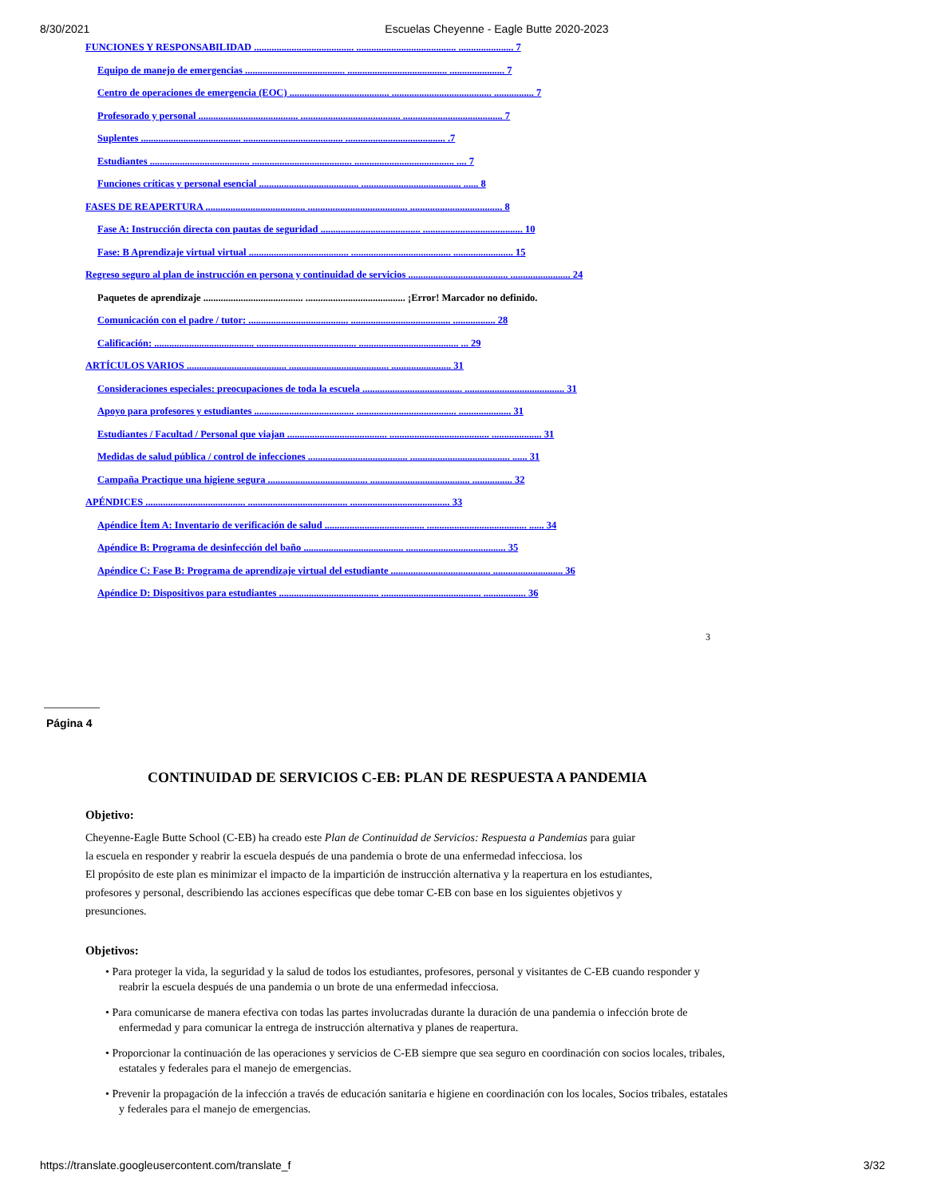8/30/2021 Escuelas Cheyenne - Eagle Butte 2020-2023
FUNCIONES Y RESPONSABILIDAD ........................................ ........................................ ...................... 7
Equipo de manejo de emergencias ........................................ ........................................ ...................... 7
Centro de operaciones de emergencia (EOC) ........................................ ........................................ ................ 7
Profesorado y personal ........................................ ........................................ ........................................ 7
Suplentes ........................................ ........................................ ........................................ .7
Estudiantes ........................................ ........................................ ........................................ .... 7
Funciones críticas y personal esencial ........................................ ........................................ ...... 8
FASES DE REAPERTURA ........................................ ........................................ ..................................... 8
Fase A: Instrucción directa con pautas de seguridad ........................................ ........................................ 10
Fase: B Aprendizaje virtual virtual ........................................ ........................................ ........................ 15
Regreso seguro al plan de instrucción en persona y continuidad de servicios ........................................ ........................ 24
Paquetes de aprendizaje ........................................ ........................................ ¡Error! Marcador no definido.
Comunicación con el padre / tutor: ........................................ ........................................ ................. 28
Calificación: ........................................ ........................................ ........................................ ... 29
ARTÍCULOS VARIOS ........................................ ........................................ ........................ 31
Consideraciones especiales: preocupaciones de toda la escuela ........................................ ........................................ 31
Apoyo para profesores y estudiantes ........................................ ........................................ ..................... 31
Estudiantes / Facultad / Personal que viajan ........................................ ........................................ .................... 31
Medidas de salud pública / control de infecciones ........................................ ........................................ ...... 31
Campaña Practique una higiene segura ........................................ ........................................ ................ 32
APÉNDICES ........................................ ........................................ ........................................ 33
Apéndice Ítem A: Inventario de verificación de salud ........................................ ........................................ ...... 34
Apéndice B: Programa de desinfección del baño ........................................ ........................................ 35
Apéndice C: Fase B: Programa de aprendizaje virtual del estudiante ........................................ ............................ 36
Apéndice D: Dispositivos para estudiantes ........................................ ........................................ ................. 36
3
Página 4
CONTINUIDAD DE SERVICIOS C-EB: PLAN DE RESPUESTA A PANDEMIA
Objetivo:
Cheyenne-Eagle Butte School (C-EB) ha creado este Plan de Continuidad de Servicios: Respuesta a Pandemias para guiar
la escuela en responder y reabrir la escuela después de una pandemia o brote de una enfermedad infecciosa. los
El propósito de este plan es minimizar el impacto de la impartición de instrucción alternativa y la reapertura en los estudiantes,
profesores y personal, describiendo las acciones específicas que debe tomar C-EB con base en los siguientes objetivos y
presunciones.
Objetivos:
• Para proteger la vida, la seguridad y la salud de todos los estudiantes, profesores, personal y visitantes de C-EB cuando responder y reabrir la escuela después de una pandemia o un brote de una enfermedad infecciosa.
• Para comunicarse de manera efectiva con todas las partes involucradas durante la duración de una pandemia o infección brote de enfermedad y para comunicar la entrega de instrucción alternativa y planes de reapertura.
• Proporcionar la continuación de las operaciones y servicios de C-EB siempre que sea seguro en coordinación con socios locales, tribales, estatales y federales para el manejo de emergencias.
• Prevenir la propagación de la infección a través de educación sanitaria e higiene en coordinación con los locales, Socios tribales, estatales y federales para el manejo de emergencias.
https://translate.googleusercontent.com/translate_f 3/32